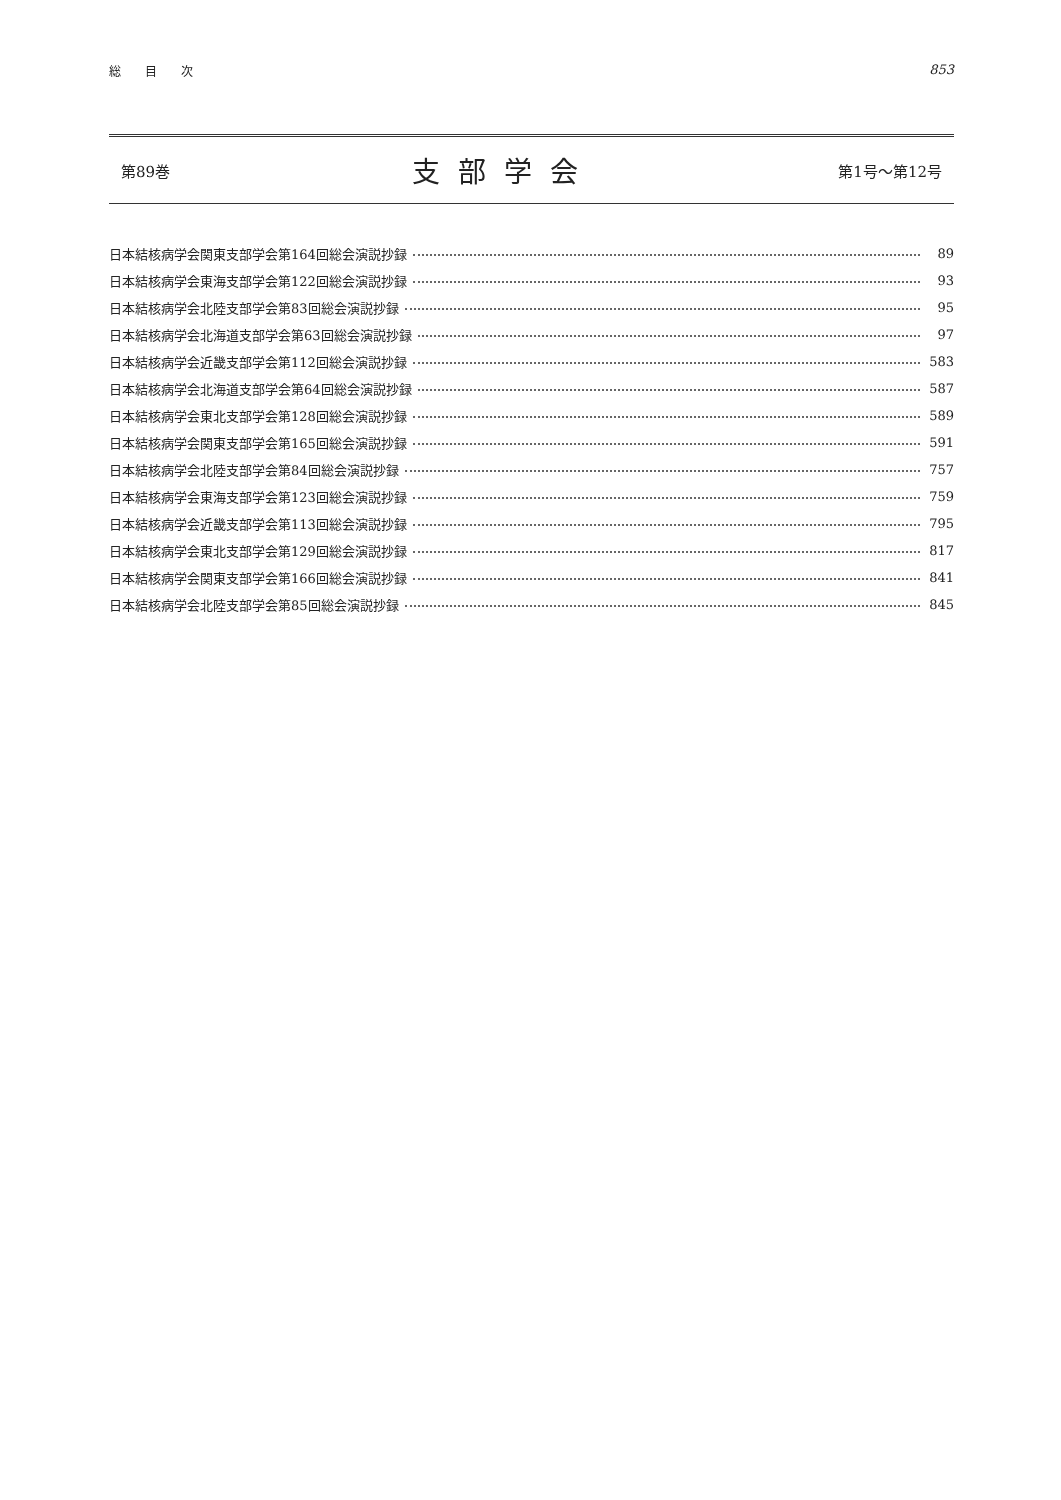総　　目　　次 853
第89巻 支部学会 第1号〜第12号
日本結核病学会関東支部学会第164回総会演説抄録 89
日本結核病学会東海支部学会第122回総会演説抄録 93
日本結核病学会北陸支部学会第83回総会演説抄録 95
日本結核病学会北海道支部学会第63回総会演説抄録 97
日本結核病学会近畿支部学会第112回総会演説抄録 583
日本結核病学会北海道支部学会第64回総会演説抄録 587
日本結核病学会東北支部学会第128回総会演説抄録 589
日本結核病学会関東支部学会第165回総会演説抄録 591
日本結核病学会北陸支部学会第84回総会演説抄録 757
日本結核病学会東海支部学会第123回総会演説抄録 759
日本結核病学会近畿支部学会第113回総会演説抄録 795
日本結核病学会東北支部学会第129回総会演説抄録 817
日本結核病学会関東支部学会第166回総会演説抄録 841
日本結核病学会北陸支部学会第85回総会演説抄録 845